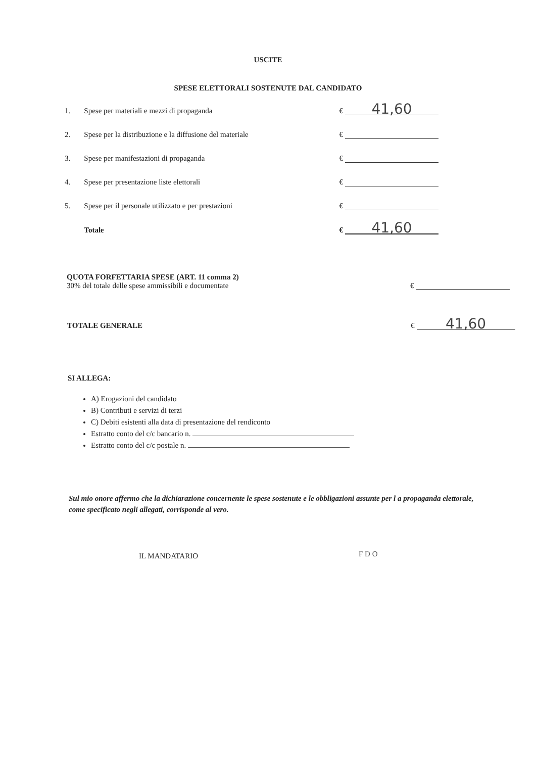USCITE
SPESE ELETTORALI SOSTENUTE DAL CANDIDATO
1. Spese per materiali e mezzi di propaganda € 41,60
2. Spese per la distribuzione e la diffusione del materiale €
3. Spese per manifestazioni di propaganda €
4. Spese per presentazione liste elettorali €
5. Spese per il personale utilizzato e per prestazioni €
Totale € 41,60
QUOTA FORFETTARIA SPESE (ART. 11 comma 2)
30% del totale delle spese ammissibili e documentate
€
TOTALE GENERALE € 41,60
SI ALLEGA:
A) Erogazioni del candidato
B) Contributi e servizi di terzi
C) Debiti esistenti alla data di presentazione del rendiconto
Estratto conto del c/c bancario n.
Estratto conto del c/c postale n.
Sul mio onore affermo che la dichiarazione concernente le spese sostenute e le obbligazioni assunte per l a propaganda elettorale, come specificato negli allegati, corrisponde al vero.
IL MANDATARIO F D O